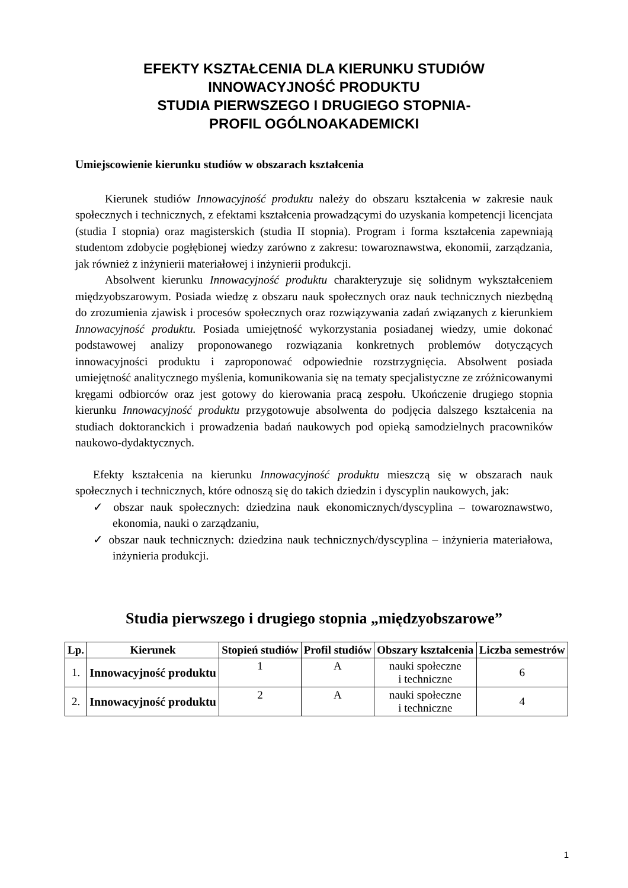EFEKTY KSZTAŁCENIA DLA KIERUNKU STUDIÓW
INNOWACYJNOŚĆ PRODUKTU
STUDIA PIERWSZEGO I DRUGIEGO STOPNIA-
PROFIL OGÓLNOAKADEMICKI
Umiejscowienie kierunku studiów w obszarach kształcenia
Kierunek studiów Innowacyjność produktu należy do obszaru kształcenia w zakresie nauk społecznych i technicznych, z efektami kształcenia prowadzącymi do uzyskania kompetencji licencjata (studia I stopnia) oraz magisterskich (studia II stopnia). Program i forma kształcenia zapewniają studentom zdobycie pogłębionej wiedzy zarówno z zakresu: towaroznawstwa, ekonomii, zarządzania, jak również z inżynierii materiałowej i inżynierii produkcji.
Absolwent kierunku Innowacyjność produktu charakteryzuje się solidnym wykształceniem międzyobszarowym. Posiada wiedzę z obszaru nauk społecznych oraz nauk technicznych niezbędną do zrozumienia zjawisk i procesów społecznych oraz rozwiązywania zadań związanych z kierunkiem Innowacyjność produktu. Posiada umiejętność wykorzystania posiadanej wiedzy, umie dokonać podstawowej analizy proponowanego rozwiązania konkretnych problemów dotyczących innowacyjności produktu i zaproponować odpowiednie rozstrzygnięcia. Absolwent posiada umiejętność analitycznego myślenia, komunikowania się na tematy specjalistyczne ze zróżnicowanymi kręgami odbiorców oraz jest gotowy do kierowania pracą zespołu. Ukończenie drugiego stopnia kierunku Innowacyjność produktu przygotowuje absolwenta do podjęcia dalszego kształcenia na studiach doktoranckich i prowadzenia badań naukowych pod opieką samodzielnych pracowników naukowo-dydaktycznych.
Efekty kształcenia na kierunku Innowacyjność produktu mieszczą się w obszarach nauk społecznych i technicznych, które odnoszą się do takich dziedzin i dyscyplin naukowych, jak:
✓ obszar nauk społecznych: dziedzina nauk ekonomicznych/dyscyplina – towaroznawstwo, ekonomia, nauki o zarządzaniu,
✓ obszar nauk technicznych: dziedzina nauk technicznych/dyscyplina – inżynieria materiałowa, inżynieria produkcji.
Studia pierwszego i drugiego stopnia „międzyobszarowe”
| Lp. | Kierunek | Stopień studiów | Profil studiów | Obszary kształcenia | Liczba semestrów |
| --- | --- | --- | --- | --- | --- |
| 1. | Innowacyjność produktu | 1 | A | nauki społeczne i techniczne | 6 |
| 2. | Innowacyjność produktu | 2 | A | nauki społeczne i techniczne | 4 |
1